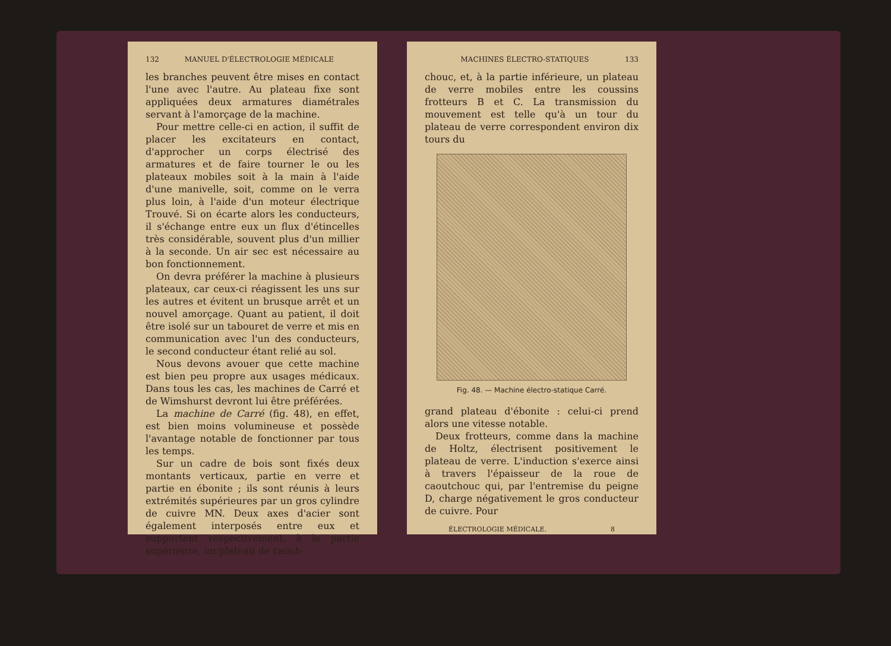132 MANUEL D'ÉLECTROLOGIE MÉDICALE
les branches peuvent être mises en contact l'une avec l'autre. Au plateau fixe sont appliquées deux armatures diamétrales servant à l'amorçage de la machine.
Pour mettre celle-ci en action, il suffit de placer les excitateurs en contact, d'approcher un corps électrisé des armatures et de faire tourner le ou les plateaux mobiles soit à la main à l'aide d'une manivelle, soit, comme on le verra plus loin, à l'aide d'un moteur électrique Trouvé. Si on écarte alors les conducteurs, il s'échange entre eux un flux d'étincelles très considérable, souvent plus d'un millier à la seconde. Un air sec est nécessaire au bon fonctionnement.
On devra préférer la machine à plusieurs plateaux, car ceux-ci réagissent les uns sur les autres et évitent un brusque arrêt et un nouvel amorçage. Quant au patient, il doit être isolé sur un tabouret de verre et mis en communication avec l'un des conducteurs, le second conducteur étant relié au sol.
Nous devons avouer que cette machine est bien peu propre aux usages médicaux. Dans tous les cas, les machines de Carré et de Wimshurst devront lui être préférées.
La machine de Carré (fig. 48), en effet, est bien moins volumineuse et possède l'avantage notable de fonctionner par tous les temps.
Sur un cadre de bois sont fixés deux montants verticaux, partie en verre et partie en ébonite ; ils sont réunis à leurs extrémités supérieures par un gros cylindre de cuivre MN. Deux axes d'acier sont également interposés entre eux et supportent respectivement, à la partie supérieure, un plateau de caout-
MACHINES ÉLECTRO-STATIQUES 133
chouc, et, à la partie inférieure, un plateau de verre mobiles entre les coussins frotteurs B et C. La transmission du mouvement est telle qu'à un tour du plateau de verre correspondent environ dix tours du
Fig. 48. — Machine électro-statique Carré.
grand plateau d'ébonite : celui-ci prend alors une vitesse notable.
Deux frotteurs, comme dans la machine de Holtz, électrisent positivement le plateau de verre. L'induction s'exerce ainsi à travers l'épaisseur de la roue de caoutchouc qui, par l'entremise du peigne D, charge négativement le gros conducteur de cuivre. Pour
ÉLECTROLOGIE MÉDICALE. 8